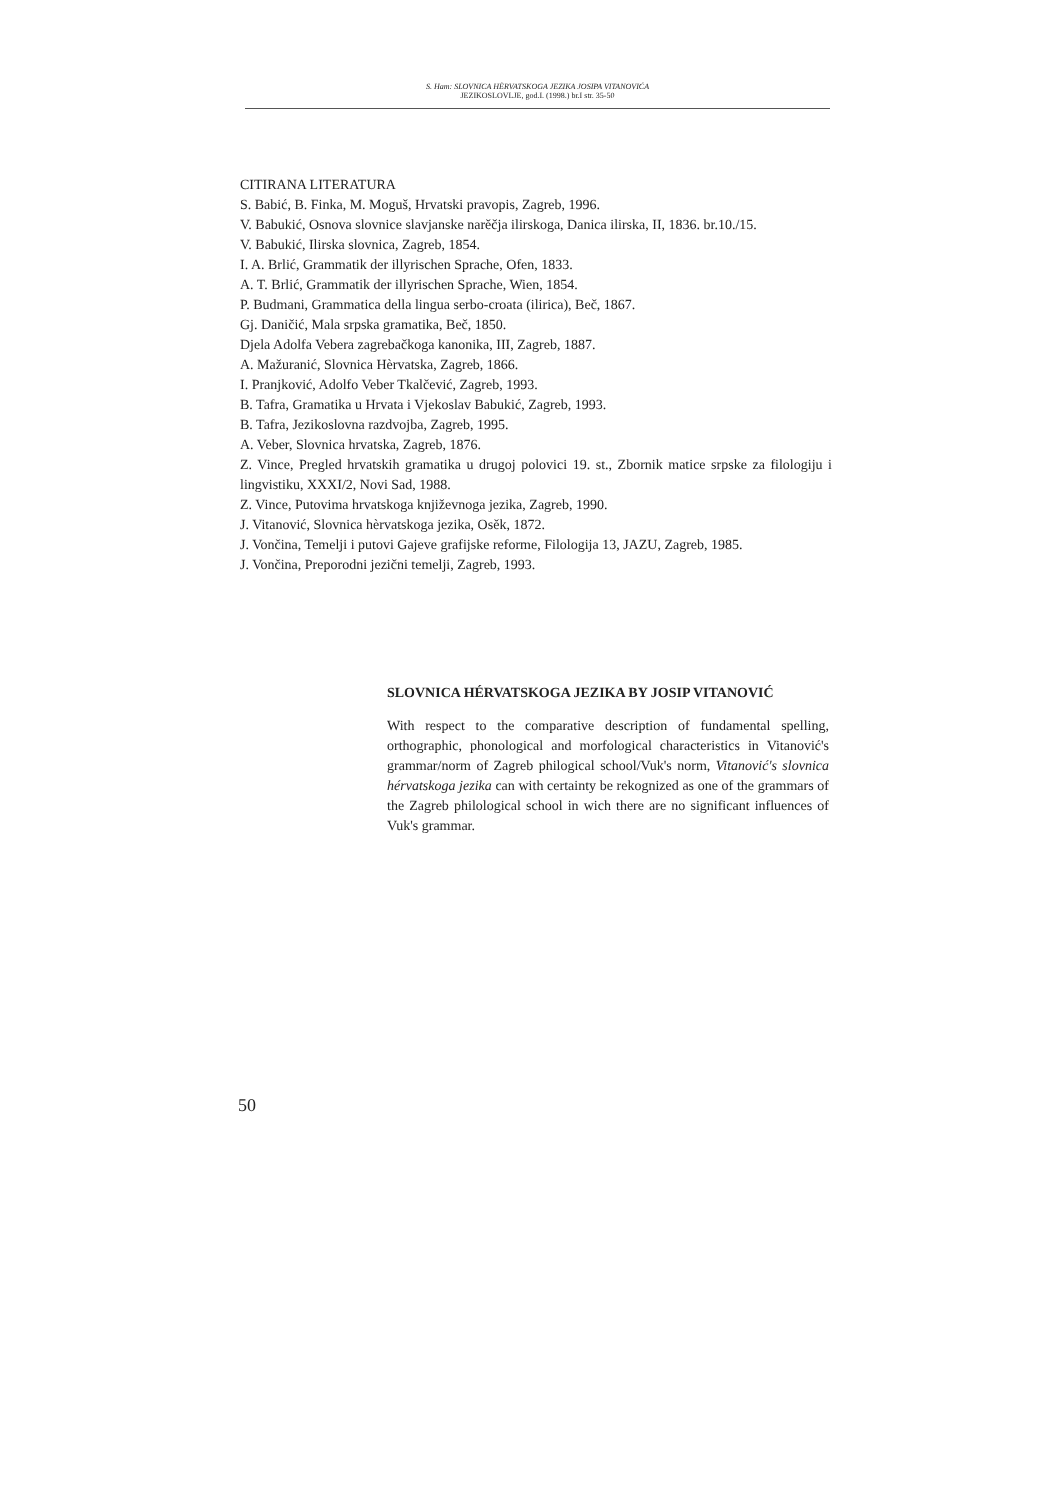S. Ham: SLOVNICA HÈRVATSKOGA JEZIKA JOSIPA VITANOVIĆA
JEZIKOSLOVLJE, god.I. (1998.) br.I str. 35-50
CITIRANA LITERATURA
S. Babić, B. Finka, M. Moguš, Hrvatski pravopis, Zagreb, 1996.
V. Babukić, Osnova slovnice slavjanske narěčja ilirskoga, Danica ilirska, II, 1836. br.10./15.
V. Babukić, Ilirska slovnica, Zagreb, 1854.
I. A. Brlić, Grammatik der illyrischen Sprache, Ofen, 1833.
A. T. Brlić, Grammatik der illyrischen Sprache, Wien, 1854.
P. Budmani, Grammatica della lingua serbo-croata (ilirica), Beč, 1867.
Gj. Daničić, Mala srpska gramatika, Beč, 1850.
Djela Adolfa Vebera zagrebačkoga kanonika, III, Zagreb, 1887.
A. Mažuranić, Slovnica Hèrvatska, Zagreb, 1866.
I. Pranjković, Adolfo Veber Tkalčević, Zagreb, 1993.
B. Tafra, Gramatika u Hrvata i Vjekoslav Babukić, Zagreb, 1993.
B. Tafra, Jezikoslovna razdvojba, Zagreb, 1995.
A. Veber, Slovnica hrvatska, Zagreb, 1876.
Z. Vince, Pregled hrvatskih gramatika u drugoj polovici 19. st., Zbornik matice srpske za filologiju i lingvistiku, XXXI/2, Novi Sad, 1988.
Z. Vince, Putovima hrvatskoga književnoga jezika, Zagreb, 1990.
J. Vitanović, Slovnica hèrvatskoga jezika, Osěk, 1872.
J. Vončina, Temelji i putovi Gajeve grafijske reforme, Filologija 13, JAZU, Zagreb, 1985.
J. Vončina, Preporodni jezični temelji, Zagreb, 1993.
SLOVNICA HÉRVATSKOGA JEZIKA BY JOSIP VITANOVIĆ
With respect to the comparative description of fundamental spelling, orthographic, phonological and morfological characteristics in Vitanović's grammar/norm of Zagreb philogical school/Vuk's norm, Vitanović's slovnica hérvatskoga jezika can with certainty be rekognized as one of the grammars of the Zagreb philological school in wich there are no significant influences of Vuk's grammar.
50